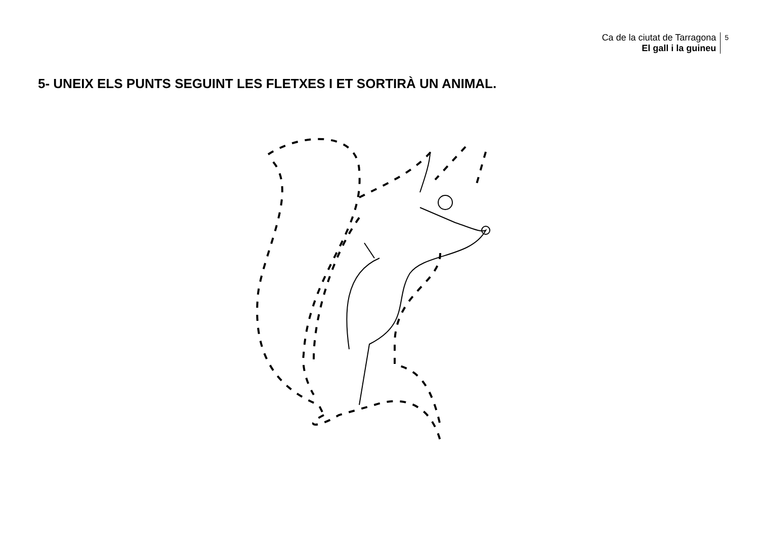Ca de la ciutat de Tarragona
El gall i la guineu
5
5- UNEIX ELS PUNTS SEGUINT LES FLETXES I ET SORTIRÀ UN ANIMAL.